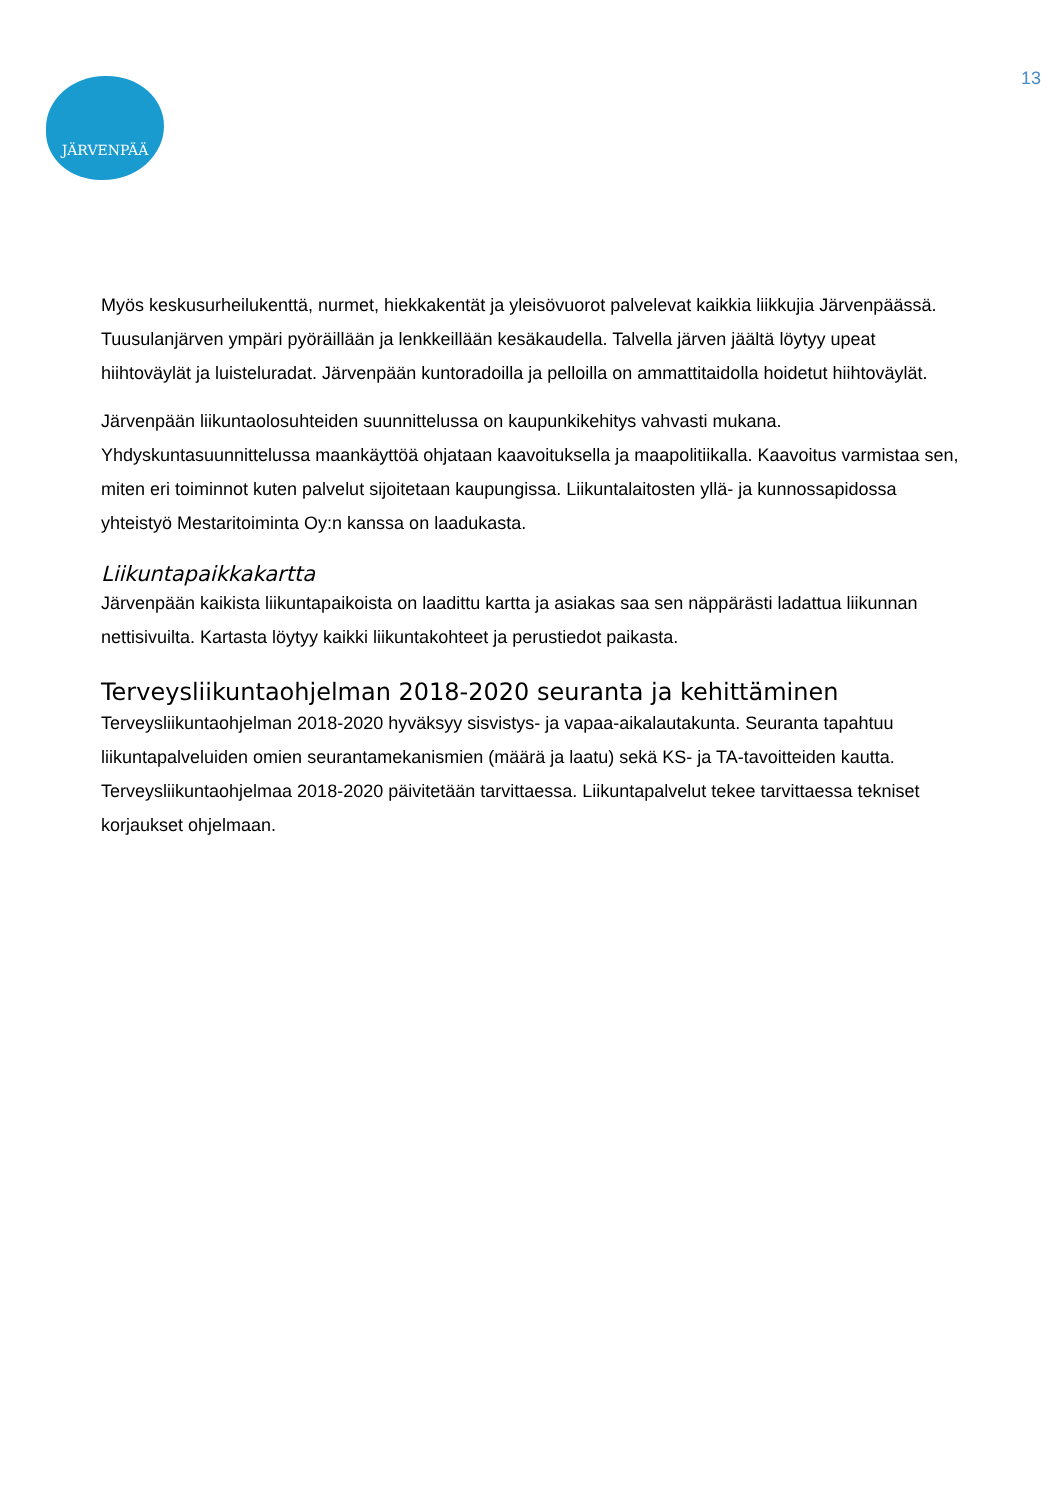JÄRVENPÄÄ
13
Myös keskusurheilukenttä, nurmet, hiekkakentät ja yleisövuorot palvelevat kaikkia liikkujia Järvenpäässä. Tuusulanjärven ympäri pyöräillään ja lenkkeillään kesäkaudella. Talvella järven jäältä löytyy upeat hiihtoväylät ja luisteluradat. Järvenpään kuntoradoilla ja pelloilla on ammattitaidolla hoidetut hiihtoväylät.
Järvenpään liikuntaolosuhteiden suunnittelussa on kaupunkikehitys vahvasti mukana. Yhdyskuntasuunnittelussa maankäyttöä ohjataan kaavoituksella ja maapolitiikalla. Kaavoitus varmistaa sen, miten eri toiminnot kuten palvelut sijoitetaan kaupungissa. Liikuntalaitosten yllä- ja kunnossapidossa yhteistyö Mestaritoiminta Oy:n kanssa on laadukasta.
Liikuntapaikkakartta
Järvenpään kaikista liikuntapaikoista on laadittu kartta ja asiakas saa sen näppärästi ladattua liikunnan nettisivuilta. Kartasta löytyy kaikki liikuntakohteet ja perustiedot paikasta.
Terveysliikuntaohjelman 2018-2020 seuranta ja kehittäminen
Terveysliikuntaohjelman 2018-2020 hyväksyy sisvistys- ja vapaa-aikalautakunta. Seuranta tapahtuu liikuntapalveluiden omien seurantamekanismien (määrä ja laatu) sekä KS- ja TA-tavoitteiden kautta. Terveysliikuntaohjelmaa 2018-2020 päivitetään tarvittaessa. Liikuntapalvelut tekee tarvittaessa tekniset korjaukset ohjelmaan.